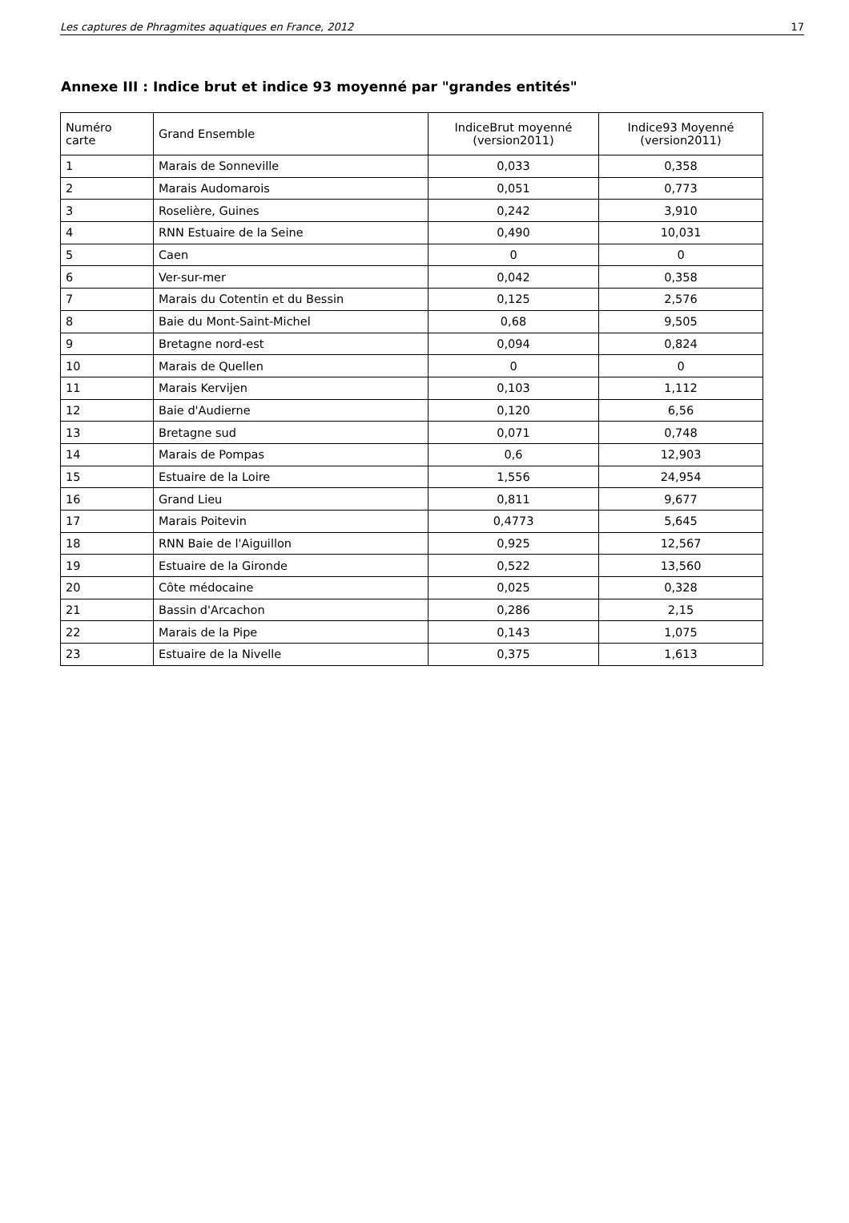Les captures de Phragmites aquatiques en France, 2012 17
Annexe III : Indice brut et indice 93 moyenné par "grandes entités"
| Numéro carte | Grand Ensemble | IndiceBrut moyenné (version2011) | Indice93 Moyenné (version2011) |
| --- | --- | --- | --- |
| 1 | Marais de Sonneville | 0,033 | 0,358 |
| 2 | Marais Audomarois | 0,051 | 0,773 |
| 3 | Roselière, Guines | 0,242 | 3,910 |
| 4 | RNN Estuaire de la Seine | 0,490 | 10,031 |
| 5 | Caen | 0 | 0 |
| 6 | Ver-sur-mer | 0,042 | 0,358 |
| 7 | Marais du Cotentin et du Bessin | 0,125 | 2,576 |
| 8 | Baie du Mont-Saint-Michel | 0,68 | 9,505 |
| 9 | Bretagne nord-est | 0,094 | 0,824 |
| 10 | Marais de Quellen | 0 | 0 |
| 11 | Marais Kervijen | 0,103 | 1,112 |
| 12 | Baie d'Audierne | 0,120 | 6,56 |
| 13 | Bretagne sud | 0,071 | 0,748 |
| 14 | Marais de Pompas | 0,6 | 12,903 |
| 15 | Estuaire de la Loire | 1,556 | 24,954 |
| 16 | Grand Lieu | 0,811 | 9,677 |
| 17 | Marais Poitevin | 0,4773 | 5,645 |
| 18 | RNN Baie de l'Aiguillon | 0,925 | 12,567 |
| 19 | Estuaire de la Gironde | 0,522 | 13,560 |
| 20 | Côte médocaine | 0,025 | 0,328 |
| 21 | Bassin d'Arcachon | 0,286 | 2,15 |
| 22 | Marais de la Pipe | 0,143 | 1,075 |
| 23 | Estuaire de la Nivelle | 0,375 | 1,613 |